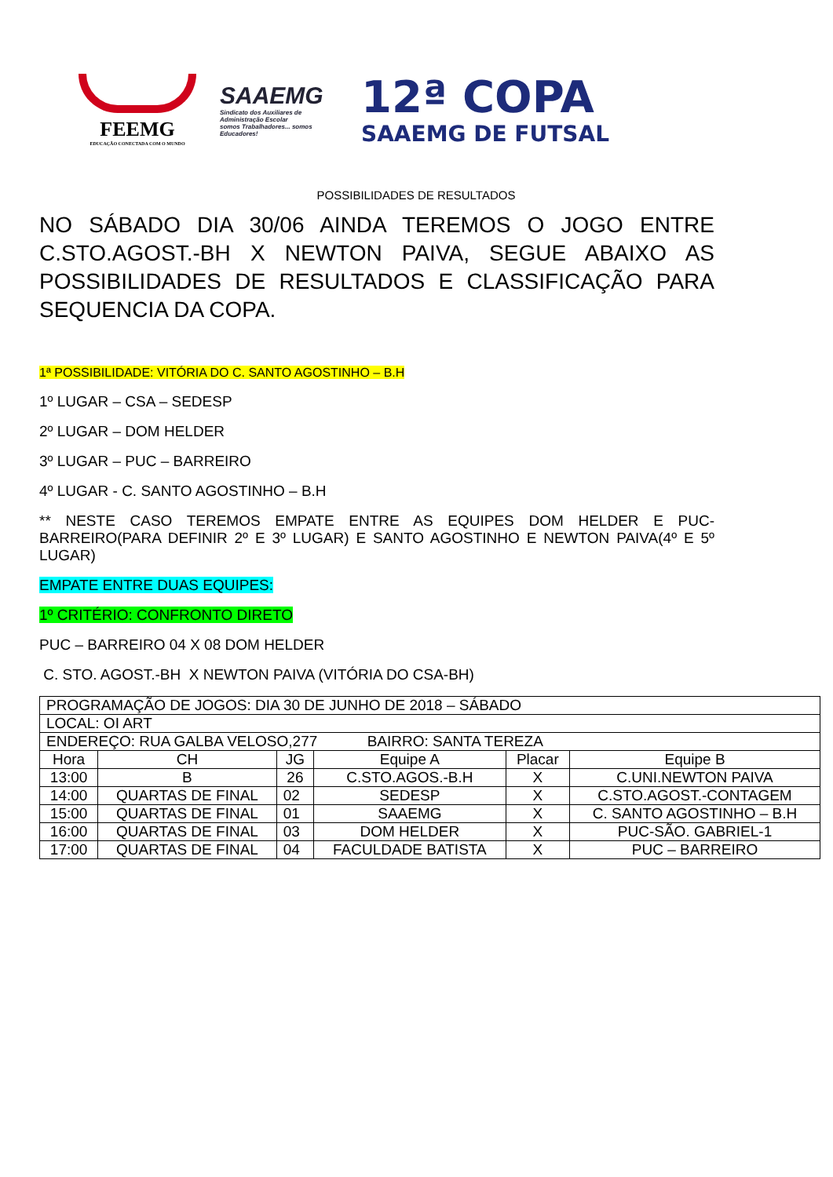FEEMG
EDUCAÇÃO CONECTADA COM O MUNDO
SAAEMG
Sindicato dos Auxiliares de Administração Escolar
somos Trabalhadores... somos Educadores!
12ª COPA
SAAEMG DE FUTSAL
POSSIBILIDADES DE RESULTADOS
NO SÁBADO DIA 30/06 AINDA TEREMOS O JOGO ENTRE C.STO.AGOST.-BH X NEWTON PAIVA, SEGUE ABAIXO AS POSSIBILIDADES DE RESULTADOS E CLASSIFICAÇÃO PARA SEQUENCIA DA COPA.
1ª POSSIBILIDADE: VITÓRIA DO C. SANTO AGOSTINHO – B.H
1º LUGAR – CSA – SEDESP
2º LUGAR – DOM HELDER
3º LUGAR – PUC – BARREIRO
4º LUGAR - C. SANTO AGOSTINHO – B.H
** NESTE CASO TEREMOS EMPATE ENTRE AS EQUIPES DOM HELDER E PUC-BARREIRO(PARA DEFINIR 2º E 3º LUGAR) E SANTO AGOSTINHO E NEWTON PAIVA(4º E 5º LUGAR)
EMPATE ENTRE DUAS EQUIPES:
1º CRITÉRIO: CONFRONTO DIRETO
PUC – BARREIRO 04 X 08 DOM HELDER
C. STO. AGOST.-BH X NEWTON PAIVA (VITÓRIA DO CSA-BH)
| PROGRAMAÇÃO DE JOGOS: DIA 30 DE JUNHO DE 2018 – SÁBADO | | | | | |
| LOCAL: OI ART | | | | | |
| ENDEREÇO: RUA GALBA VELOSO,277 BAIRRO: SANTA TEREZA | | | | | |
| Hora | CH | JG | Equipe A | Placar | Equipe B |
| 13:00 | B | 26 | C.STO.AGOS.-B.H | X | C.UNI.NEWTON PAIVA |
| 14:00 | QUARTAS DE FINAL | 02 | SEDESP | X | C.STO.AGOST.-CONTAGEM |
| 15:00 | QUARTAS DE FINAL | 01 | SAAEMG | X | C. SANTO AGOSTINHO – B.H |
| 16:00 | QUARTAS DE FINAL | 03 | DOM HELDER | X | PUC-SÃO. GABRIEL-1 |
| 17:00 | QUARTAS DE FINAL | 04 | FACULDADE BATISTA | X | PUC – BARREIRO |